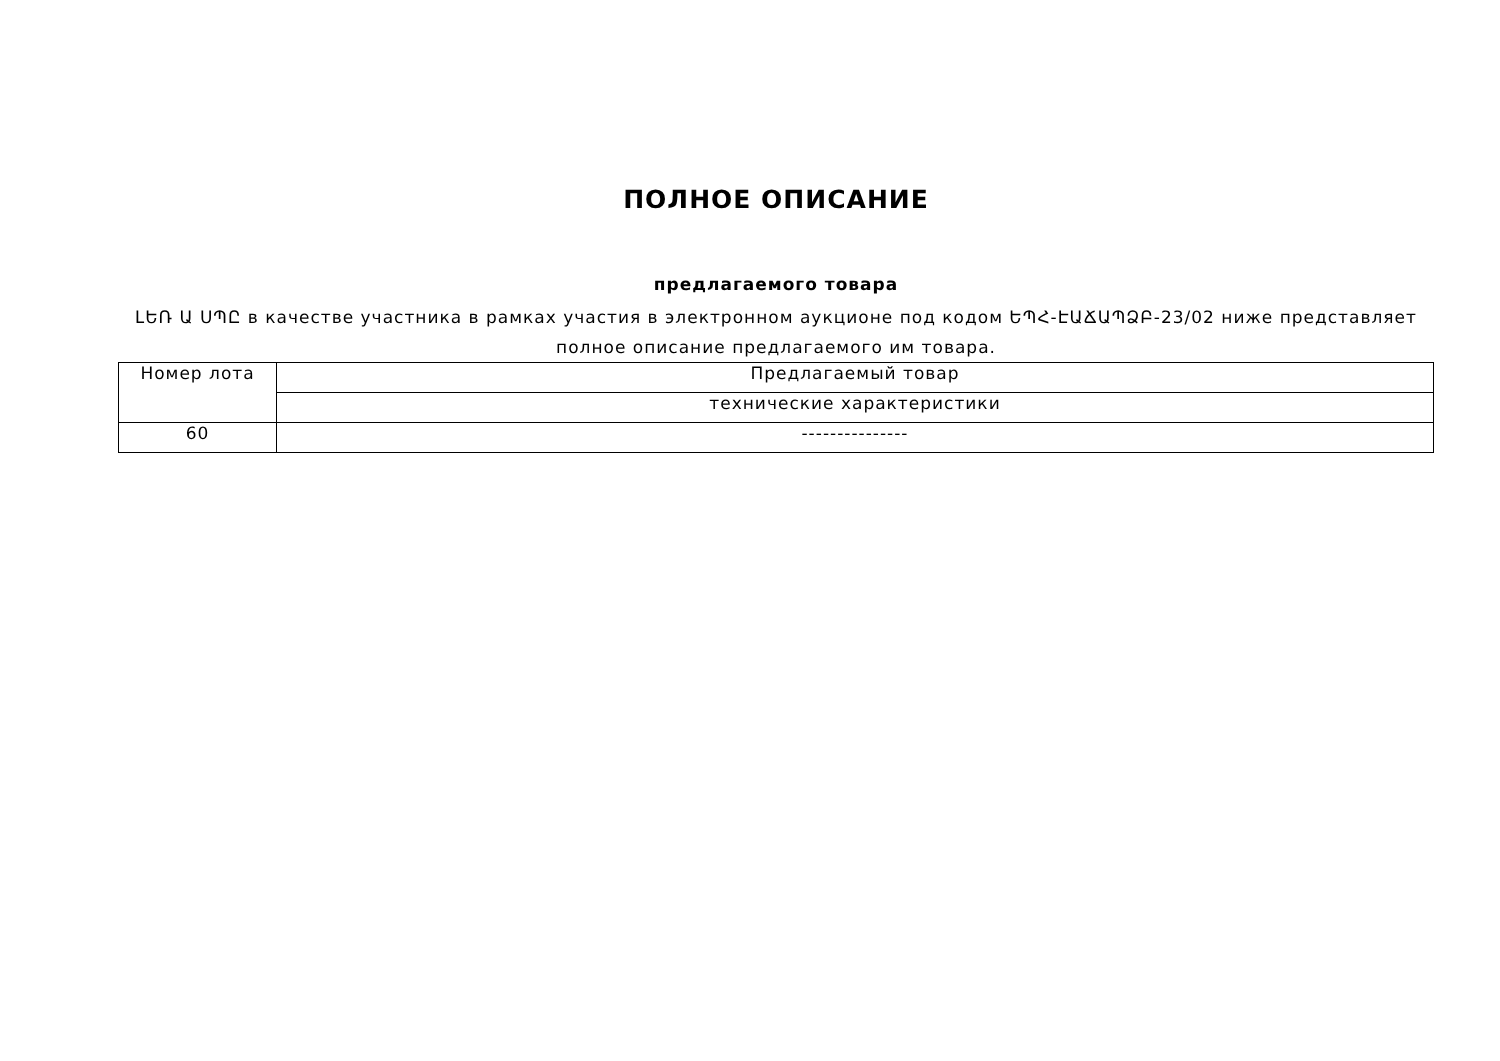ПОЛНОЕ ОПИСАНИЕ
предлагаемого товара
ԼԵՌ Ա ՍՊԸ в качестве участника в рамках участия в электронном аукционе под кодом ԵՊՀ-ԷԱՃԱՊՁԲ-23/02 ниже представляет полное описание предлагаемого им товара.
| Номер лота | Предлагаемый товар |
| --- | --- |
| | технические характеристики |
| 60 | --------------- |